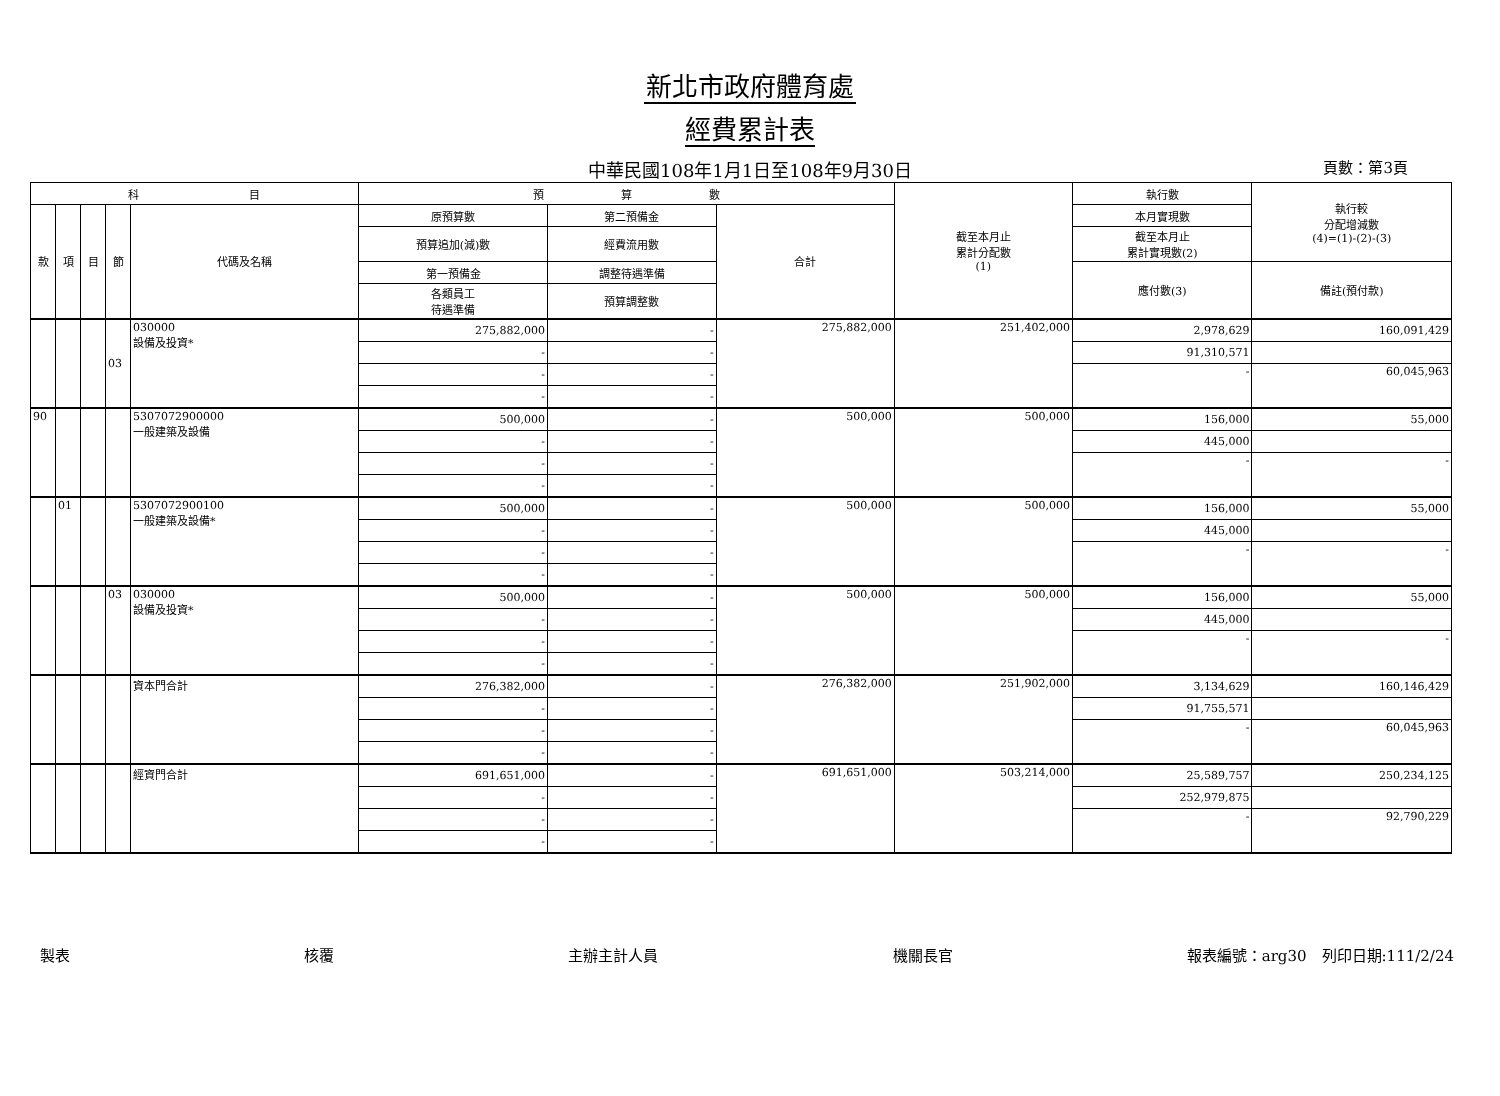新北市政府體育處
經費累計表
中華民國108年1月1日至108年9月30日 頁數：第3頁
| 科 目 | | | | | 預 算 數 | | | 截至本月止 累計分配數 (1) | 執行數 | 執行較 分配增減數 (4)=(1)-(2)-(3) |
| --- | --- | --- | --- | --- | --- | --- | --- | --- | --- | --- |
| 款 | 項 | 目 | 節 | 代碼及名稱 | 原預算數 | 第二預備金 | 合計 | | 本月實現數 | |
| | | | | | 預算追加(減)數 | 經費流用數 | | | 截至本月止 累計實現數(2) | |
| | | | | | 第一預備金 | 調整待遇準備 | | | 應付數(3) | 備註(預付款) |
| | | | | | 各類員工 待遇準備 | 預算調整數 | | | | |
| | | | 03 | 030000 設備及投資* | 275,882,000 | - | 275,882,000 | 251,402,000 | 2,978,629 | 160,091,429 |
| | | | | | - | - | | | 91,310,571 | |
| | | | | | - | - | | | - | 60,045,963 |
| | | | | | - | - | | | | |
| 90 | | | | 5307072900000 一般建築及設備 | 500,000 | - | 500,000 | 500,000 | 156,000 | 55,000 |
| | | | | | - | - | | | 445,000 | |
| | | | | | - | - | | | - | - |
| | | | | | - | - | | | | |
| | 01 | | | 5307072900100 一般建築及設備* | 500,000 | - | 500,000 | 500,000 | 156,000 | 55,000 |
| | | | | | - | - | | | 445,000 | |
| | | | | | - | - | | | - | - |
| | | | | | - | - | | | | |
| | | | 03 | 030000 設備及投資* | 500,000 | - | 500,000 | 500,000 | 156,000 | 55,000 |
| | | | | | - | - | | | 445,000 | |
| | | | | | - | - | | | - | - |
| | | | | | - | - | | | | |
| | | | | 資本門合計 | 276,382,000 | - | 276,382,000 | 251,902,000 | 3,134,629 | 160,146,429 |
| | | | | | - | - | | | 91,755,571 | |
| | | | | | - | - | | | - | 60,045,963 |
| | | | | | - | - | | | | |
| | | | | 經資門合計 | 691,651,000 | - | 691,651,000 | 503,214,000 | 25,589,757 | 250,234,125 |
| | | | | | - | - | | | 252,979,875 | |
| | | | | | - | - | | | - | 92,790,229 |
| | | | | | - | - | | | | |
製表 核覆 主辦主計人員 機關長官 報表編號：arg30　列印日期:111/2/24